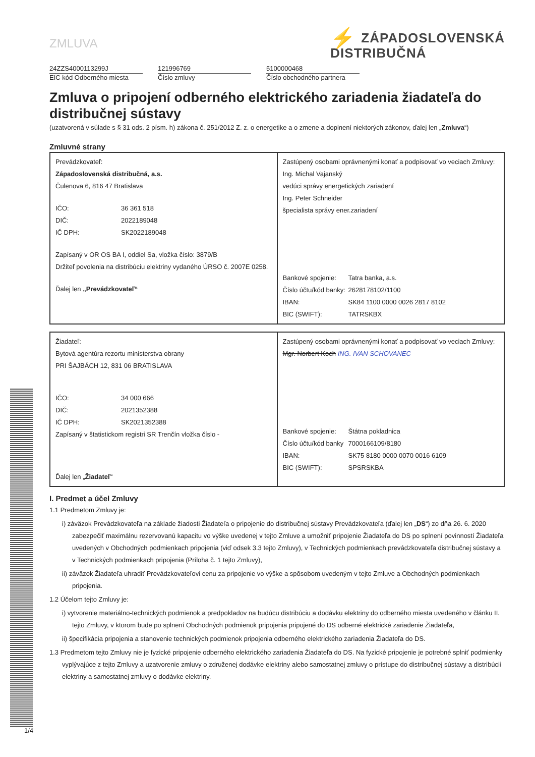ZMLUVA
⚡ ZÁPADOSLOVENSKÁ
DISTRIBUČNÁ
24ZZS4000113299J
EIC kód Odberného miesta
121996769
Číslo zmluvy
5100000468
Číslo obchodného partnera
Zmluva o pripojení odberného elektrického zariadenia žiadateľa do distribučnej sústavy
(uzatvorená v súlade s § 31 ods. 2 písm. h) zákona č. 251/2012 Z. z. o energetike a o zmene a doplnení niektorých zákonov, ďalej len „Zmluva“)
Zmluvné strany
| Prevádzkovateľ: Západoslovenská distribučná, a.s. Čulenova 6, 816 47 Bratislava IČO: 36 361 518 DIČ: 2022189048 IČ DPH: SK2022189048 Zapísaný v OR OS BA I, oddiel Sa, vložka číslo: 3879/B Držiteľ povolenia na distribúciu elektriny vydaného ÚRSO č. 2007E 0258. Ďalej len „Prevádzkovateľ“ | Zastúpený osobami oprávnenými konať a podpisovať vo veciach Zmluvy: Ing. Michal Vajanský vedúci správy energetických zariadení Ing. Peter Schneider špecialista správy ener.zariadení Bankové spojenie: Tatra banka, a.s. Číslo účtu/kód banky: 2628178102/1100 IBAN: SK84 1100 0000 0026 2817 8102 BIC (SWIFT): TATRSKBX |
| Žiadateľ: Bytová agentúra rezortu ministerstva obrany PRI ŠAJBÁCH 12, 831 06 BRATISLAVA IČO: 34 000 666 DIČ: 2021352388 IČ DPH: SK2021352388 Zapísaný v štatistickom registri SR Trenčín vložka číslo - Ďalej len „ Žiadateľ “ | Zastúpený osobami oprávnenými konať a podpisovať vo veciach Zmluvy: Mgr. Norbert Koch ING. IVAN SCHOVANEC Bankové spojenie: Štátna pokladnica Číslo účtu/kód banky 7000166109/8180 IBAN: SK75 8180 0000 0070 0016 6109 BIC (SWIFT): SPSRSKBA |
I. Predmet a účel Zmluvy
1.1 Predmetom Zmluvy je:
i) záväzok Prevádzkovateľa na základe žiadosti Žiadateľa o pripojenie do distribučnej sústavy Prevádzkovateľa (ďalej len „DS“) zo dňa 26. 6. 2020 zabezpečiť maximálnu rezervovanú kapacitu vo výške uvedenej v tejto Zmluve a umožniť pripojenie Žiadateľa do DS po splnení povinností Žiadateľa uvedených v Obchodných podmienkach pripojenia (viď odsek 3.3 tejto Zmluvy), v Technických podmienkach prevádzkovateľa distribučnej sústavy a v Technických podmienkach pripojenia (Príloha č. 1 tejto Zmluvy),
ii) záväzok Žiadateľa uhradiť Prevádzkovateľovi cenu za pripojenie vo výške a spôsobom uvedeným v tejto Zmluve a Obchodných podmienkach pripojenia.
1.2 Účelom tejto Zmluvy je:
i) vytvorenie materiálno-technických podmienok a predpokladov na budúcu distribúciu a dodávku elektriny do odberného miesta uvedeného v článku II. tejto Zmluvy, v ktorom bude po splnení Obchodných podmienok pripojenia pripojené do DS odberné elektrické zariadenie Žiadateľa,
ii) špecifikácia pripojenia a stanovenie technických podmienok pripojenia odberného elektrického zariadenia Žiadateľa do DS.
1.3 Predmetom tejto Zmluvy nie je fyzické pripojenie odberného elektrického zariadenia Žiadateľa do DS. Na fyzické pripojenie je potrebné splniť podmienky vyplývajúce z tejto Zmluvy a uzatvorenie zmluvy o združenej dodávke elektriny alebo samostatnej zmluvy o prístupe do distribučnej sústavy a distribúcii elektriny a samostatnej zmluvy o dodávke elektriny.
1/4